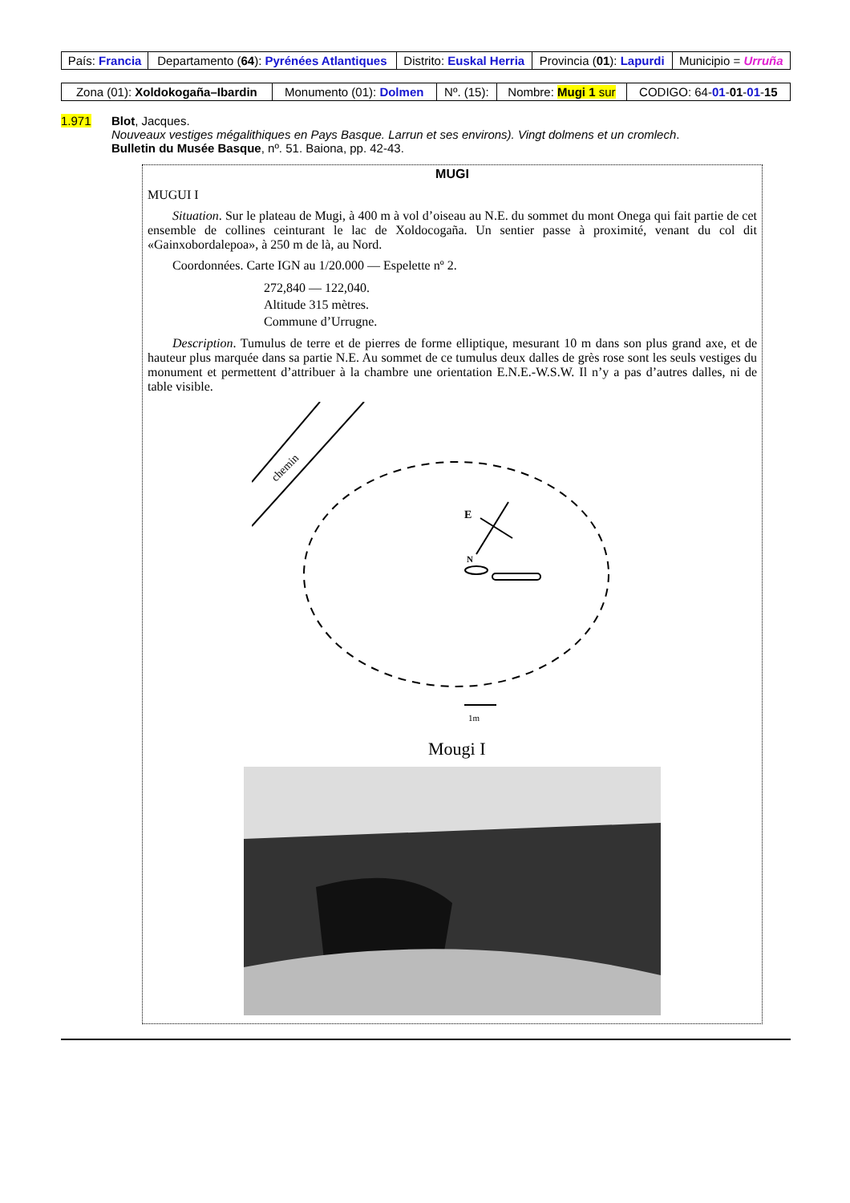| País: Francia | Departamento ( 64 ): Pyrénées Atlantiques | Distrito: Euskal Herria | Provincia ( 01 ): Lapurdi | Municipio = Urruña |
| Zona (01): Xoldokogaña–Ibardin | Monumento (01): Dolmen | Nº. (15): | Nombre: Mugi 1 sur | CODIGO: 64- 01 - 01 - 01 - 15 |
1.971 Blot, Jacques.
Nouveaux vestiges mégalithiques en Pays Basque. Larrun et ses environs). Vingt dolmens et un cromlech.
Bulletin du Musée Basque, nº. 51. Baiona, pp. 42-43.
MUGI
MUGUI I
Situation. Sur le plateau de Mugi, à 400 m à vol d’oiseau au N.E. du sommet du mont Onega qui fait partie de cet ensemble de collines ceinturant le lac de Xoldocogaña. Un sentier passe à proximité, venant du col dit «Gainxobordalepoa», à 250 m de là, au Nord.
Coordonnées. Carte IGN au 1/20.000 — Espelette nº 2.
272,840 — 122,040.
Altitude 315 mètres.
Commune d’Urrugne.
Description. Tumulus de terre et de pierres de forme elliptique, mesurant 10 m dans son plus grand axe, et de hauteur plus marquée dans sa partie N.E. Au sommet de ce tumulus deux dalles de grès rose sont les seuls vestiges du monument et permettent d’attribuer à la chambre une orientation E.N.E.-W.S.W. Il n’y a pas d’autres dalles, ni de table visible.
chemin
E
N
1m
Mougi I